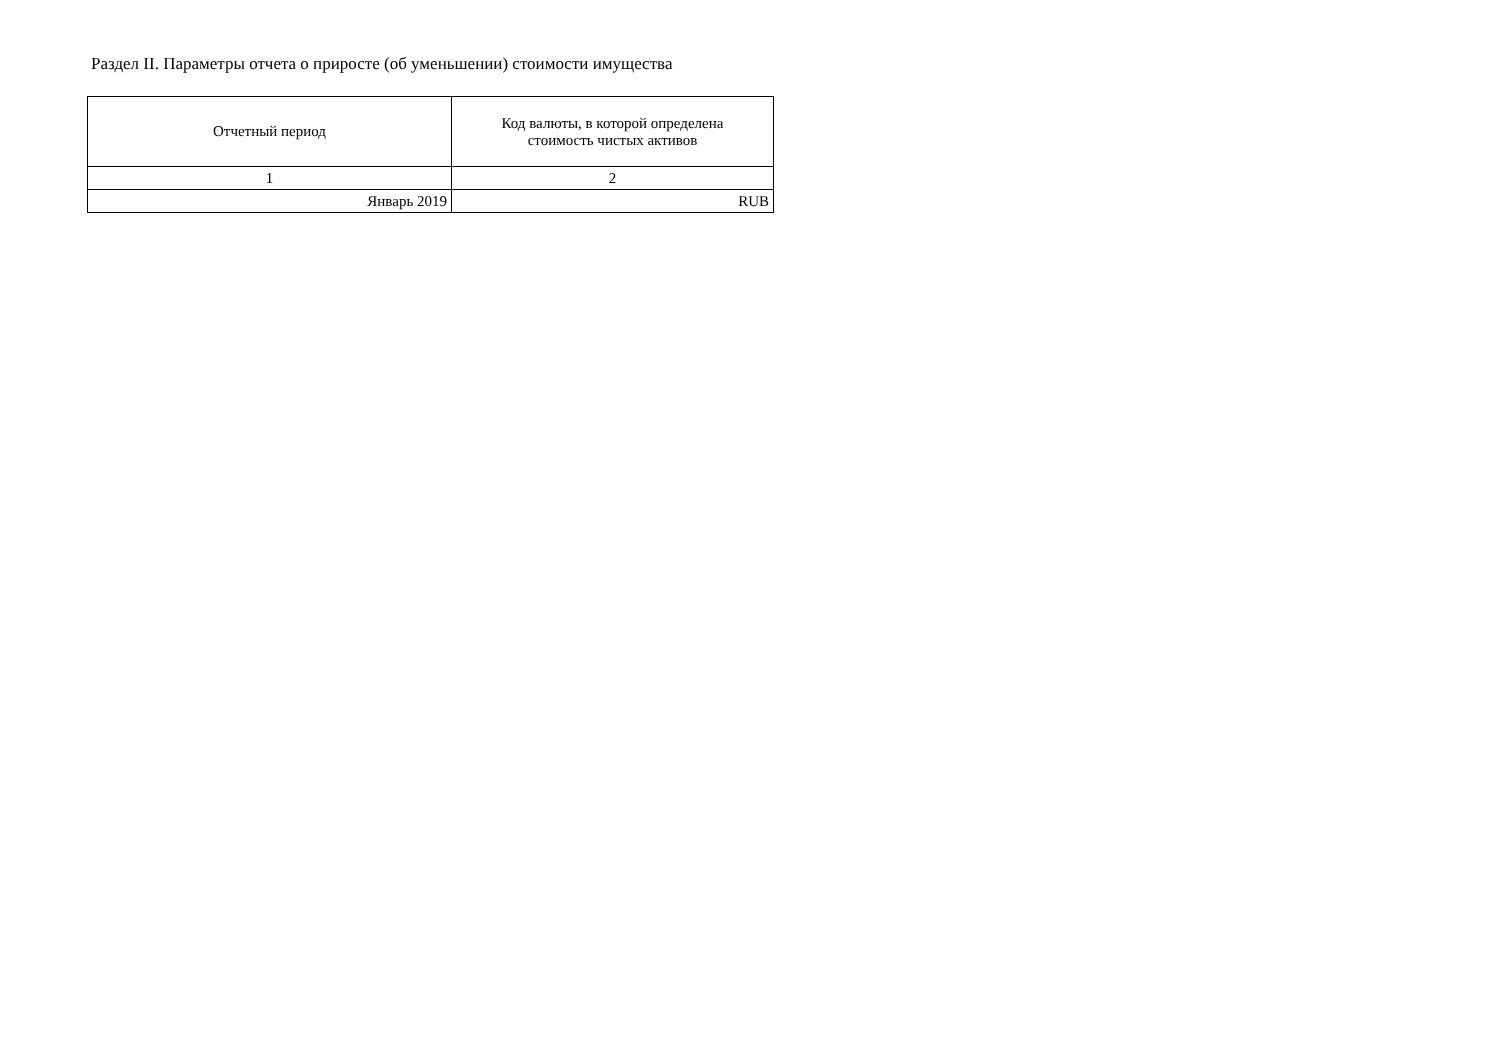Раздел II. Параметры отчета о приросте (об уменьшении) стоимости имущества
| Отчетный период | Код валюты, в которой определена стоимость чистых активов |
| --- | --- |
| 1 | 2 |
| Январь 2019 | RUB |